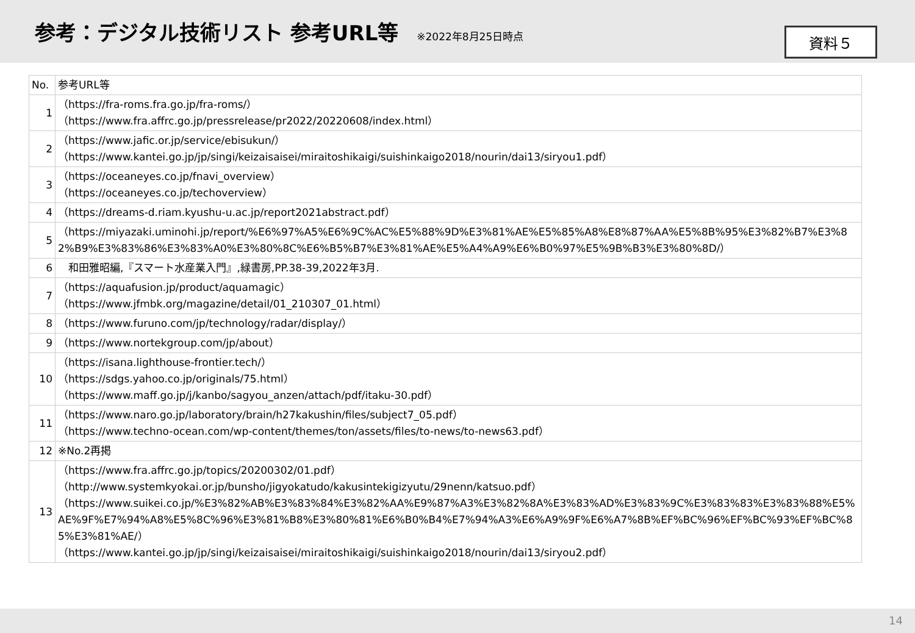参考：デジタル技術リスト 参考URL等
※2022年8月25日時点
資料５
| No. | 参考URL等 |
| --- | --- |
| 1 | （https://fra-roms.fra.go.jp/fra-roms/） （https://www.fra.affrc.go.jp/pressrelease/pr2022/20220608/index.html） |
| 2 | （https://www.jafic.or.jp/service/ebisukun/） （https://www.kantei.go.jp/jp/singi/keizaisaisei/miraitoshikaigi/suishinkaigo2018/nourin/dai13/siryou1.pdf） |
| 3 | （https://oceaneyes.co.jp/fnavi_overview） （https://oceaneyes.co.jp/techoverview） |
| 4 | （https://dreams-d.riam.kyushu-u.ac.jp/report2021abstract.pdf） |
| 5 | （https://miyazaki.uminohi.jp/report/%E6%97%A5%E6%9C%AC%E5%88%9D%E3%81%AE%E5%85%A8%E8%87%AA%E5%8B%95%E3%82%B7%E3%82%B9%E3%83%86%E3%83%A0%E3%80%8C%E6%B5%B7%E3%81%AE%E5%A4%A9%E6%B0%97%E5%9B%B3%E3%80%8D/） |
| 6 | 和田雅昭編,『スマート水産業入門』,緑書房,PP.38-39,2022年3月. |
| 7 | （https://aquafusion.jp/product/aquamagic） （https://www.jfmbk.org/magazine/detail/01_210307_01.html） |
| 8 | （https://www.furuno.com/jp/technology/radar/display/） |
| 9 | （https://www.nortekgroup.com/jp/about） |
| 10 | （https://isana.lighthouse-frontier.tech/） （https://sdgs.yahoo.co.jp/originals/75.html） （https://www.maff.go.jp/j/kanbo/sagyou_anzen/attach/pdf/itaku-30.pdf） |
| 11 | （https://www.naro.go.jp/laboratory/brain/h27kakushin/files/subject7_05.pdf） （https://www.techno-ocean.com/wp-content/themes/ton/assets/files/to-news/to-news63.pdf） |
| 12 | ※No.2再掲 |
| 13 | （https://www.fra.affrc.go.jp/topics/20200302/01.pdf） （http://www.systemkyokai.or.jp/bunsho/jigyokatudo/kakusintekigizyutu/29nenn/katsuo.pdf） （https://www.suikei.co.jp/%E3%82%AB%E3%83%84%E3%82%AA%E9%87%A3%E3%82%8A%E3%83%AD%E3%83%9C%E3%83%83%E3%83%88%E5%AE%9F%E7%94%A8%E5%8C%96%E3%81%B8%E3%80%81%E6%B0%B4%E7%94%A3%E6%A9%9F%E6%A7%8B%EF%BC%96%EF%BC%93%EF%BC%85%E3%81%AE/） （https://www.kantei.go.jp/jp/singi/keizaisaisei/miraitoshikaigi/suishinkaigo2018/nourin/dai13/siryou2.pdf） |
14